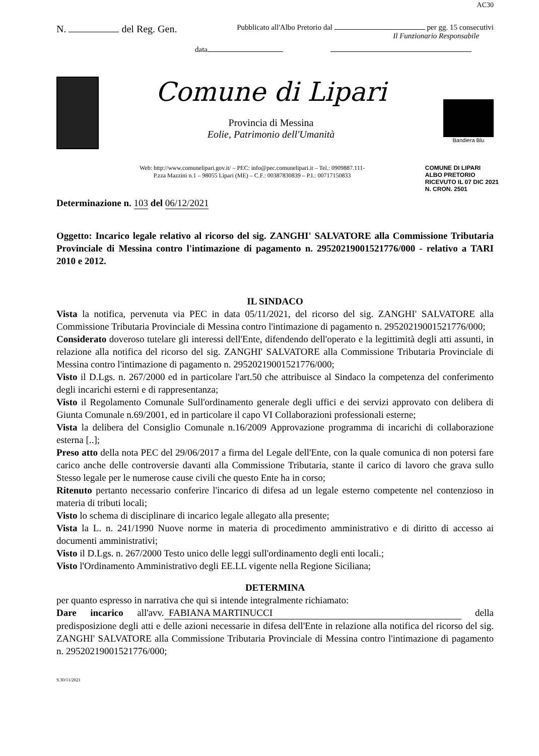AC30
N. del Reg. Gen.
Pubblicato all'Albo Pretorio dal per gg. 15 consecutivi
Il Funzionario Responsabile
data
Comune di Lipari
Provincia di Messina
Eolie, Patrimonio dell'Umanità
Bandiera Blu
Web: http://www.comunelipari.gov.it/ – PEC: info@pec.comunelipari.it – Tel.: 0909887.111-
P.zza Mazzini n.1 – 98055 Lipari (ME) – C.F.: 00387830839 – P.I.: 00717150833
COMUNE DI LIPARI
ALBO PRETORIO
RICEVUTO IL 07 DIC 2021
N. CRON. 2501
Determinazione n. 103 del 06/12/2021
Oggetto: Incarico legale relativo al ricorso del sig. ZANGHI' SALVATORE alla Commissione Tributaria Provinciale di Messina contro l'intimazione di pagamento n. 29520219001521776/000 - relativo a TARI 2010 e 2012.
IL SINDACO
Vista la notifica, pervenuta via PEC in data 05/11/2021, del ricorso del sig. ZANGHI' SALVATORE alla Commissione Tributaria Provinciale di Messina contro l'intimazione di pagamento n. 29520219001521776/000;
Considerato doveroso tutelare gli interessi dell'Ente, difendendo dell'operato e la legittimità degli atti assunti, in relazione alla notifica del ricorso del sig. ZANGHI' SALVATORE alla Commissione Tributaria Provinciale di Messina contro l'intimazione di pagamento n. 29520219001521776/000;
Visto il D.Lgs. n. 267/2000 ed in particolare l'art.50 che attribuisce al Sindaco la competenza del conferimento degli incarichi esterni e di rappresentanza;
Visto il Regolamento Comunale Sull'ordinamento generale degli uffici e dei servizi approvato con delibera di Giunta Comunale n.69/2001, ed in particolare il capo VI Collaborazioni professionali esterne;
Vista la delibera del Consiglio Comunale n.16/2009 Approvazione programma di incarichi di collaborazione esterna [..];
Preso atto della nota PEC del 29/06/2017 a firma del Legale dell'Ente, con la quale comunica di non potersi fare carico anche delle controversie davanti alla Commissione Tributaria, stante il carico di lavoro che grava sullo Stesso legale per le numerose cause civili che questo Ente ha in corso;
Ritenuto pertanto necessario conferire l'incarico di difesa ad un legale esterno competente nel contenzioso in materia di tributi locali;
Visto lo schema di disciplinare di incarico legale allegato alla presente;
Vista la L. n. 241/1990 Nuove norme in materia di procedimento amministrativo e di diritto di accesso ai documenti amministrativi;
Visto il D.Lgs. n. 267/2000 Testo unico delle leggi sull'ordinamento degli enti locali.;
Visto l'Ordinamento Amministrativo degli EE.LL vigente nella Regione Siciliana;
DETERMINA
per quanto espresso in narrativa che qui si intende integralmente richiamato:
Dare incarico all'avv. FABIANA MARTINUCCI della predisposizione degli atti e delle azioni necessarie in difesa dell'Ente in relazione alla notifica del ricorso del sig. ZANGHI' SALVATORE alla Commissione Tributaria Provinciale di Messina contro l'intimazione di pagamento n. 29520219001521776/000;
S.30/11/2021